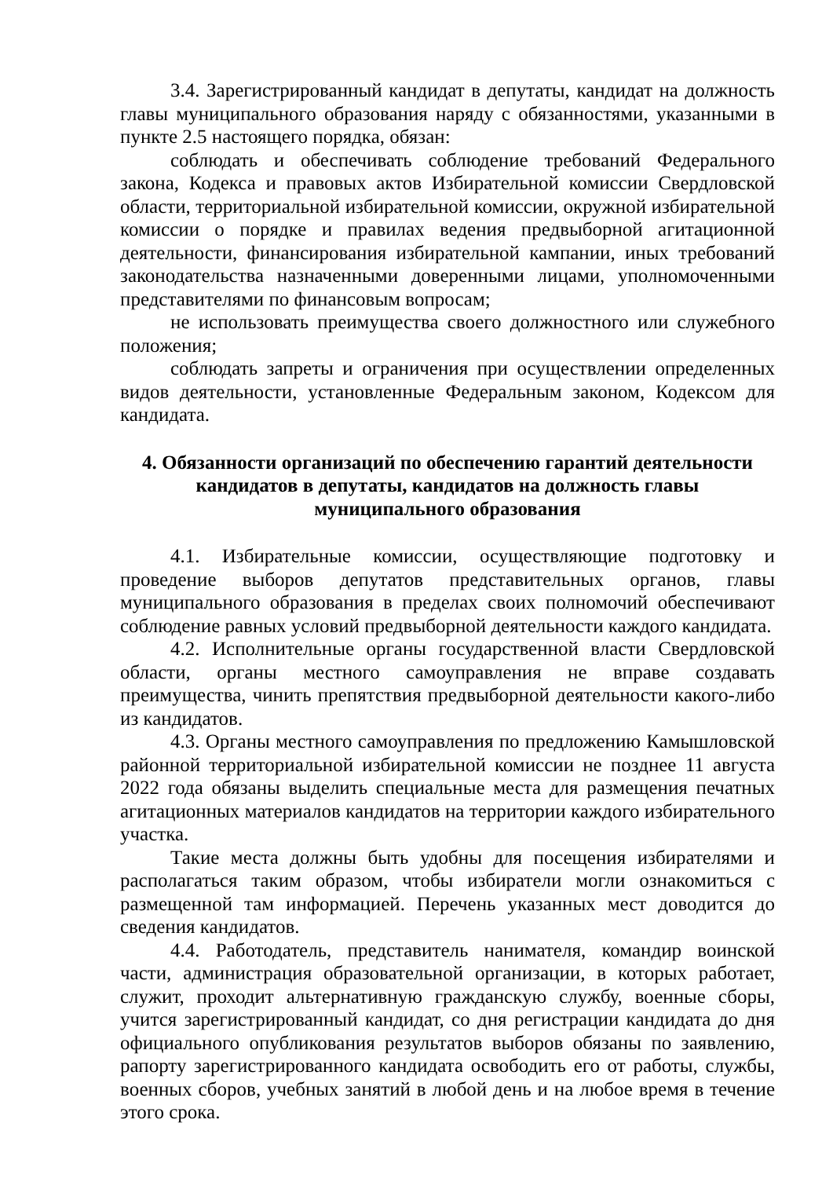3.4. Зарегистрированный кандидат в депутаты, кандидат на должность главы муниципального образования наряду с обязанностями, указанными в пункте 2.5 настоящего порядка, обязан:
соблюдать и обеспечивать соблюдение требований Федерального закона, Кодекса и правовых актов Избирательной комиссии Свердловской области, территориальной избирательной комиссии, окружной избирательной комиссии о порядке и правилах ведения предвыборной агитационной деятельности, финансирования избирательной кампании, иных требований законодательства назначенными доверенными лицами, уполномоченными представителями по финансовым вопросам;
не использовать преимущества своего должностного или служебного положения;
соблюдать запреты и ограничения при осуществлении определенных видов деятельности, установленные Федеральным законом, Кодексом для кандидата.
4. Обязанности организаций по обеспечению гарантий деятельности
кандидатов в депутаты, кандидатов на должность главы
муниципального образования
4.1. Избирательные комиссии, осуществляющие подготовку и проведение выборов депутатов представительных органов, главы муниципального образования в пределах своих полномочий обеспечивают соблюдение равных условий предвыборной деятельности каждого кандидата.
4.2. Исполнительные органы государственной власти Свердловской области, органы местного самоуправления не вправе создавать преимущества, чинить препятствия предвыборной деятельности какого-либо из кандидатов.
4.3. Органы местного самоуправления по предложению Камышловской районной территориальной избирательной комиссии не позднее 11 августа 2022 года обязаны выделить специальные места для размещения печатных агитационных материалов кандидатов на территории каждого избирательного участка.
Такие места должны быть удобны для посещения избирателями и располагаться таким образом, чтобы избиратели могли ознакомиться с размещенной там информацией. Перечень указанных мест доводится до сведения кандидатов.
4.4. Работодатель, представитель нанимателя, командир воинской части, администрация образовательной организации, в которых работает, служит, проходит альтернативную гражданскую службу, военные сборы, учится зарегистрированный кандидат, со дня регистрации кандидата до дня официального опубликования результатов выборов обязаны по заявлению, рапорту зарегистрированного кандидата освободить его от работы, службы, военных сборов, учебных занятий в любой день и на любое время в течение этого срока.